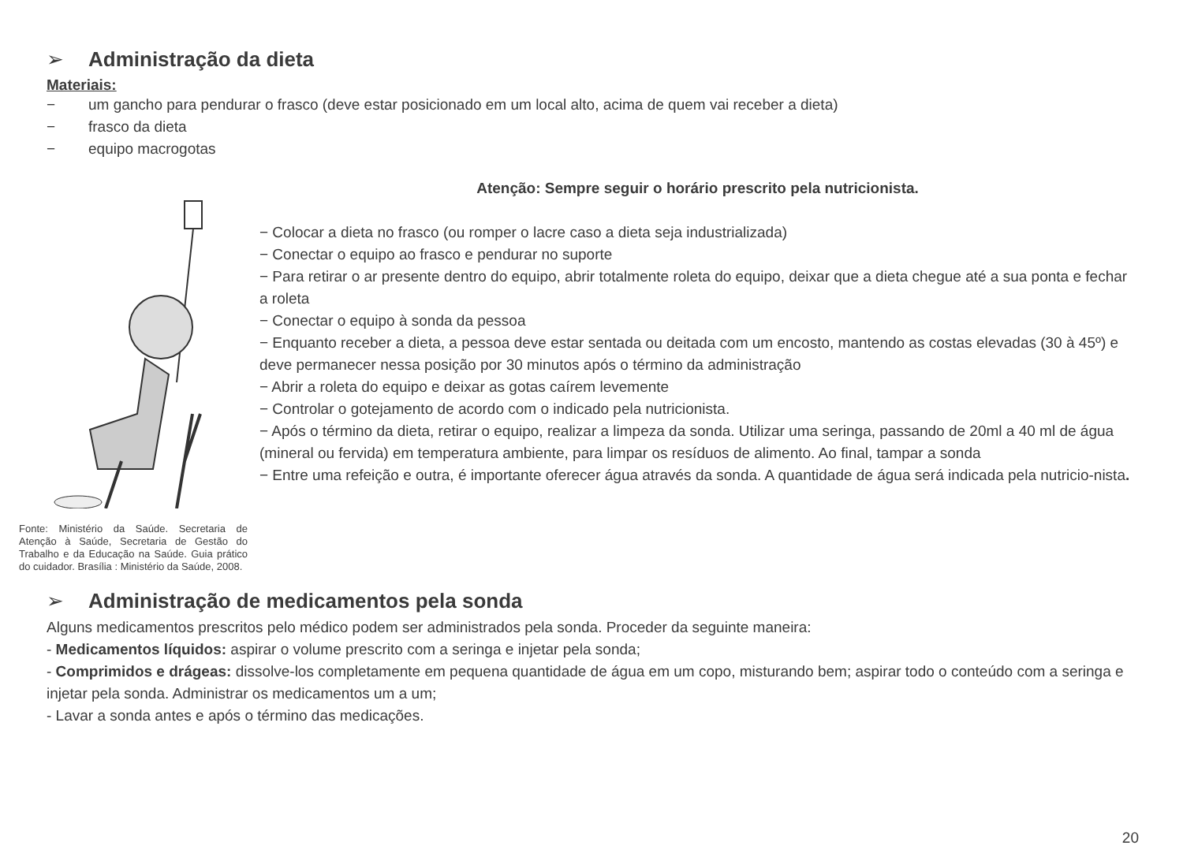➢ Administração da dieta
Materiais:
− um gancho para pendurar o frasco (deve estar posicionado em um local alto, acima de quem vai receber a dieta)
− frasco da dieta
− equipo macrogotas
Fonte: Ministério da Saúde. Secretaria de Atenção à Saúde, Secretaria de Gestão do Trabalho e da Educação na Saúde. Guia prático do cuidador. Brasília : Ministério da Saúde, 2008.
Atenção: Sempre seguir o horário prescrito pela nutricionista.
− Colocar a dieta no frasco (ou romper o lacre caso a dieta seja industrializada)
− Conectar o equipo ao frasco e pendurar no suporte
− Para retirar o ar presente dentro do equipo, abrir totalmente roleta do equipo, deixar que a dieta chegue até a sua ponta e fechar a roleta
− Conectar o equipo à sonda da pessoa
− Enquanto receber a dieta, a pessoa deve estar sentada ou deitada com um encosto, mantendo as costas elevadas (30 à 45º) e deve permanecer nessa posição por 30 minutos após o término da administração
− Abrir a roleta do equipo e deixar as gotas caírem levemente
− Controlar o gotejamento de acordo com o indicado pela nutricionista.
− Após o término da dieta, retirar o equipo, realizar a limpeza da sonda. Utilizar uma seringa, passando de 20ml a 40 ml de água (mineral ou fervida) em temperatura ambiente, para limpar os resíduos de alimento. Ao final, tampar a sonda
− Entre uma refeição e outra, é importante oferecer água através da sonda. A quantidade de água será indicada pela nutricio-nista.
➢ Administração de medicamentos pela sonda
Alguns medicamentos prescritos pelo médico podem ser administrados pela sonda. Proceder da seguinte maneira:
- Medicamentos líquidos: aspirar o volume prescrito com a seringa e injetar pela sonda;
- Comprimidos e drágeas: dissolve-los completamente em pequena quantidade de água em um copo, misturando bem; aspirar todo o conteúdo com a seringa e injetar pela sonda. Administrar os medicamentos um a um;
- Lavar a sonda antes e após o término das medicações.
20